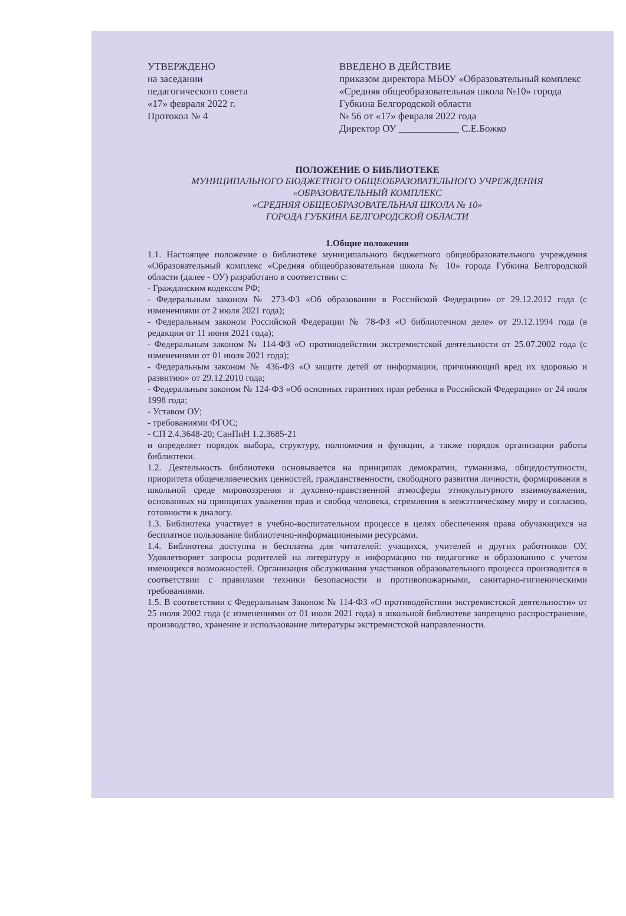УТВЕРЖДЕНО
на заседании
педагогического совета
«17» февраля 2022 г.
Протокол № 4
ВВЕДЕНО В ДЕЙСТВИЕ
приказом директора МБОУ «Образовательный комплекс «Средняя общеобразовательная школа №10» города Губкина Белгородской области
№ 56 от «17» февраля 2022 года
Директор ОУ ____________ С.Е.Божко
ПОЛОЖЕНИЕ О БИБЛИОТЕКЕ
МУНИЦИПАЛЬНОГО БЮДЖЕТНОГО ОБЩЕОБРАЗОВАТЕЛЬНОГО УЧРЕЖДЕНИЯ
«ОБРАЗОВАТЕЛЬНЫЙ КОМПЛЕКС
«СРЕДНЯЯ ОБЩЕОБРАЗОВАТЕЛЬНАЯ ШКОЛА № 10»
ГОРОДА ГУБКИНА БЕЛГОРОДСКОЙ ОБЛАСТИ
1.Общие положения
1.1. Настоящее положение о библиотеке муниципального бюджетного общеобразовательного учреждения «Образовательный комплекс «Средняя общеобразовательная школа № 10» города Губкина Белгородской области (далее - ОУ) разработано в соответствии с:
- Гражданским кодексом РФ;
- Федеральным законом № 273-ФЗ «Об образовании в Российской Федерации» от 29.12.2012 года (с изменениями от 2 июля 2021 года);
- Федеральным законом Российской Федерации № 78-ФЗ «О библиотечном деле» от 29.12.1994 года (в редакции от 11 июня 2021 года);
- Федеральным законом № 114-ФЗ «О противодействии экстремистской деятельности от 25.07.2002 года (с изменениями от 01 июля 2021 года);
- Федеральным законом № 436-ФЗ «О защите детей от информации, причиняющий вред их здоровью и развитию» от 29.12.2010 года;
- Федеральным законом № 124-ФЗ «Об основных гарантиях прав ребенка в Российской Федерации» от 24 июля 1998 года;
- Уставом ОУ;
- требованиями ФГОС;
- СП 2.4.3648-20; СанПиН 1.2.3685-21
и определяет порядок выбора, структуру, полномочия и функции, а также порядок организации работы библиотеки.
1.2. Деятельность библиотеки основывается на принципах демократии, гуманизма, общедоступности, приоритета общечеловеческих ценностей, гражданственности, свободного развития личности, формирования в школьной среде мировоззрения и духовно-нравственной атмосферы этнокультурного взаимоуважения, основанных на принципах уважения прав и свобод человека, стремления к межэтническому миру и согласию, готовности к диалогу.
1.3. Библиотека участвует в учебно-воспитательном процессе в целях обеспечения права обучающихся на бесплатное пользование библиотечно-информационными ресурсами.
1.4. Библиотека доступна и бесплатна для читателей: учащихся, учителей и других работников ОУ. Удовлетворяет запросы родителей на литературу и информацию по педагогике и образованию с учетом имеющихся возможностей. Организация обслуживания участников образовательного процесса производится в соответствии с правилами техники безопасности и противопожарными, санитарно-гигиеническими требованиями.
1.5. В соответствии с Федеральным Законом № 114-ФЗ «О противодействии экстремистской деятельности» от 25 июля 2002 года (с изменениями от 01 июля 2021 года) в школьной библиотеке запрещено распространение, производство, хранение и использование литературы экстремистской направленности.